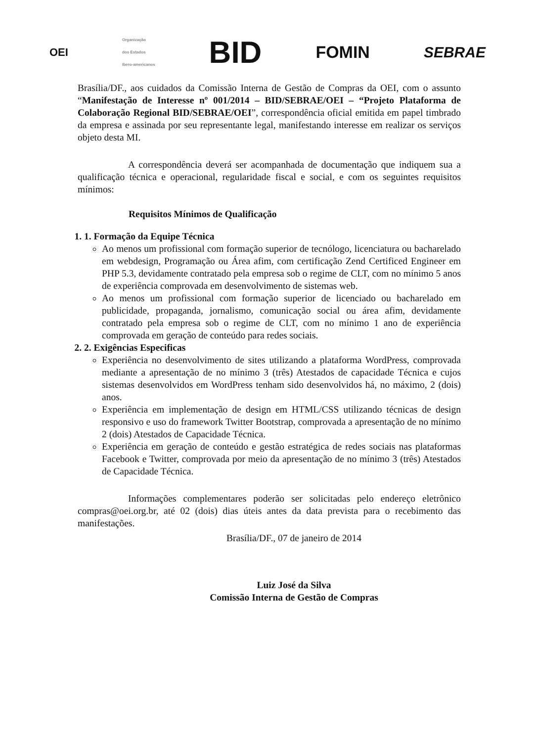OEI
Organização
dos Estados
Ibero-americanos
BID
FOMIN SEBRAE
Brasília/DF., aos cuidados da Comissão Interna de Gestão de Compras da OEI, com o assunto “Manifestação de Interesse nº 001/2014 – BID/SEBRAE/OEI – “Projeto Plataforma de Colaboração Regional BID/SEBRAE/OEI”, correspondência oficial emitida em papel timbrado da empresa e assinada por seu representante legal, manifestando interesse em realizar os serviços objeto desta MI.
A correspondência deverá ser acompanhada de documentação que indiquem sua a qualificação técnica e operacional, regularidade fiscal e social, e com os seguintes requisitos mínimos:
Requisitos Mínimos de Qualificação
1. 1. Formação da Equipe Técnica
Ao menos um profissional com formação superior de tecnólogo, licenciatura ou bacharelado em webdesign, Programação ou Área afim, com certificação Zend Certificed Engineer em PHP 5.3, devidamente contratado pela empresa sob o regime de CLT, com no mínimo 5 anos de experiência comprovada em desenvolvimento de sistemas web.
Ao menos um profissional com formação superior de licenciado ou bacharelado em publicidade, propaganda, jornalismo, comunicação social ou área afim, devidamente contratado pela empresa sob o regime de CLT, com no mínimo 1 ano de experiência comprovada em geração de conteúdo para redes sociais.
2. 2. Exigências Especificas
Experiência no desenvolvimento de sites utilizando a plataforma WordPress, comprovada mediante a apresentação de no mínimo 3 (três) Atestados de capacidade Técnica e cujos sistemas desenvolvidos em WordPress tenham sido desenvolvidos há, no máximo, 2 (dois) anos.
Experiência em implementação de design em HTML/CSS utilizando técnicas de design responsivo e uso do framework Twitter Bootstrap, comprovada a apresentação de no mínimo 2 (dois) Atestados de Capacidade Técnica.
Experiência em geração de conteúdo e gestão estratégica de redes sociais nas plataformas Facebook e Twitter, comprovada por meio da apresentação de no mínimo 3 (três) Atestados de Capacidade Técnica.
Informações complementares poderão ser solicitadas pelo endereço eletrônico compras@oei.org.br, até 02 (dois) dias úteis antes da data prevista para o recebimento das manifestações.
Brasília/DF., 07 de janeiro de 2014
Luiz José da Silva
Comissão Interna de Gestão de Compras